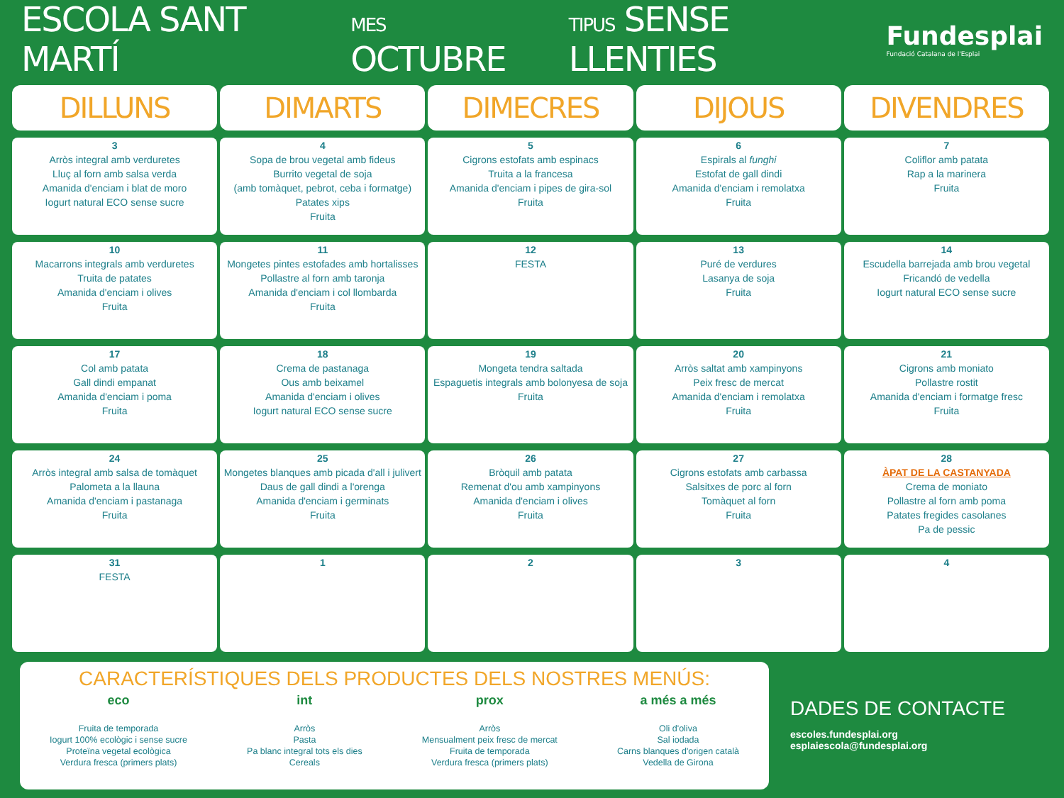ESCOLA SANT MARTÍ MES OCTUBRE TIPUS SENSE LLENTIES
Fundesplai
Fundació Catalana de l'Esplai
| DILLUNS | DIMARTS | DIMECRES | DIJOUS | DIVENDRES |
| --- | --- | --- | --- | --- |
| 3 Arròs integral amb verduretes Lluç al forn amb salsa verda Amanida d'enciam i blat de moro Iogurt natural ECO sense sucre | 4 Sopa de brou vegetal amb fideus Burrito vegetal de soja (amb tomàquet, pebrot, ceba i formatge) Patates xips Fruita | 5 Cigrons estofats amb espinacs Truita a la francesa Amanida d'enciam i pipes de gira-sol Fruita | 6 Espirals al funghi Estofat de gall dindi Amanida d'enciam i remolatxa Fruita | 7 Coliflor amb patata Rap a la marinera Fruita |
| 10 Macarrons integrals amb verduretes Truita de patates Amanida d'enciam i olives Fruita | 11 Mongetes pintes estofades amb hortalisses Pollastre al forn amb taronja Amanida d'enciam i col llombarda Fruita | 12 FESTA | 13 Puré de verdures Lasanya de soja Fruita | 14 Escudella barrejada amb brou vegetal Fricandó de vedella Iogurt natural ECO sense sucre |
| 17 Col amb patata Gall dindi empanat Amanida d'enciam i poma Fruita | 18 Crema de pastanaga Ous amb beixamel Amanida d'enciam i olives Iogurt natural ECO sense sucre | 19 Mongeta tendra saltada Espaguetis integrals amb bolonyesa de soja Fruita | 20 Arròs saltat amb xampinyons Peix fresc de mercat Amanida d'enciam i remolatxa Fruita | 21 Cigrons amb moniato Pollastre rostit Amanida d'enciam i formatge fresc Fruita |
| 24 Arròs integral amb salsa de tomàquet Palometa a la llauna Amanida d'enciam i pastanaga Fruita | 25 Mongetes blanques amb picada d'all i julivert Daus de gall dindi a l'orenga Amanida d'enciam i germinats Fruita | 26 Bròquil amb patata Remenat d'ou amb xampinyons Amanida d'enciam i olives Fruita | 27 Cigrons estofats amb carbassa Salsitxes de porc al forn Tomàquet al forn Fruita | 28 ÀPAT DE LA CASTANYADA Crema de moniato Pollastre al forn amb poma Patates fregides casolanes Pa de pessic |
| 31 FESTA | 1 | 2 | 3 | 4 |
CARACTERÍSTIQUES DELS PRODUCTES DELS NOSTRES MENÚS:
eco
Fruita de temporada
Iogurt 100% ecològic i sense sucre
Proteïna vegetal ecològica
Verdura fresca (primers plats)
int
Arròs
Pasta
Pa blanc integral tots els dies
Cereals
prox
Arròs
Mensualment peix fresc de mercat
Fruita de temporada
Verdura fresca (primers plats)
a més a més
Oli d'oliva
Sal iodada
Carns blanques d'origen català
Vedella de Girona
DADES DE CONTACTE
escoles.fundesplai.org
esplaiescola@fundesplai.org